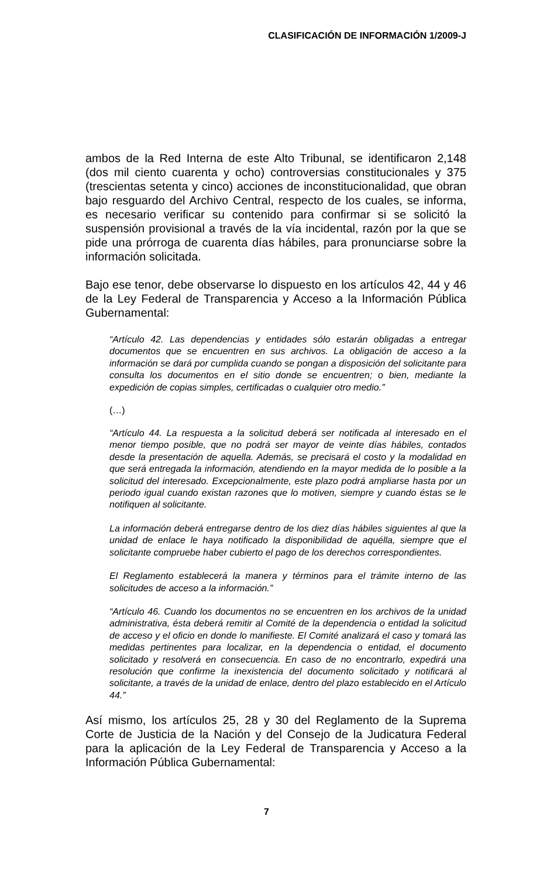CLASIFICACIÓN DE INFORMACIÓN 1/2009-J
ambos de la Red Interna de este Alto Tribunal, se identificaron 2,148 (dos mil ciento cuarenta y ocho) controversias constitucionales y 375 (trescientas setenta y cinco) acciones de inconstitucionalidad, que obran bajo resguardo del Archivo Central, respecto de los cuales, se informa, es necesario verificar su contenido para confirmar si se solicitó la suspensión provisional a través de la vía incidental, razón por la que se pide una prórroga de cuarenta días hábiles, para pronunciarse sobre la información solicitada.
Bajo ese tenor, debe observarse lo dispuesto en los artículos 42, 44 y 46 de la Ley Federal de Transparencia y Acceso a la Información Pública Gubernamental:
“Artículo 42. Las dependencias y entidades sólo estarán obligadas a entregar documentos que se encuentren en sus archivos. La obligación de acceso a la información se dará por cumplida cuando se pongan a disposición del solicitante para consulta los documentos en el sitio donde se encuentren; o bien, mediante la expedición de copias simples, certificadas o cualquier otro medio.”
(…)
“Artículo 44. La respuesta a la solicitud deberá ser notificada al interesado en el menor tiempo posible, que no podrá ser mayor de veinte días hábiles, contados desde la presentación de aquella. Además, se precisará el costo y la modalidad en que será entregada la información, atendiendo en la mayor medida de lo posible a la solicitud del interesado. Excepcionalmente, este plazo podrá ampliarse hasta por un periodo igual cuando existan razones que lo motiven, siempre y cuando éstas se le notifiquen al solicitante.
La información deberá entregarse dentro de los diez días hábiles siguientes al que la unidad de enlace le haya notificado la disponibilidad de aquélla, siempre que el solicitante compruebe haber cubierto el pago de los derechos correspondientes.
El Reglamento establecerá la manera y términos para el trámite interno de las solicitudes de acceso a la información.”
“Artículo 46. Cuando los documentos no se encuentren en los archivos de la unidad administrativa, ésta deberá remitir al Comité de la dependencia o entidad la solicitud de acceso y el oficio en donde lo manifieste. El Comité analizará el caso y tomará las medidas pertinentes para localizar, en la dependencia o entidad, el documento solicitado y resolverá en consecuencia. En caso de no encontrarlo, expedirá una resolución que confirme la inexistencia del documento solicitado y notificará al solicitante, a través de la unidad de enlace, dentro del plazo establecido en el Artículo 44.”
Así mismo, los artículos 25, 28 y 30 del Reglamento de la Suprema Corte de Justicia de la Nación y del Consejo de la Judicatura Federal para la aplicación de la Ley Federal de Transparencia y Acceso a la Información Pública Gubernamental:
7